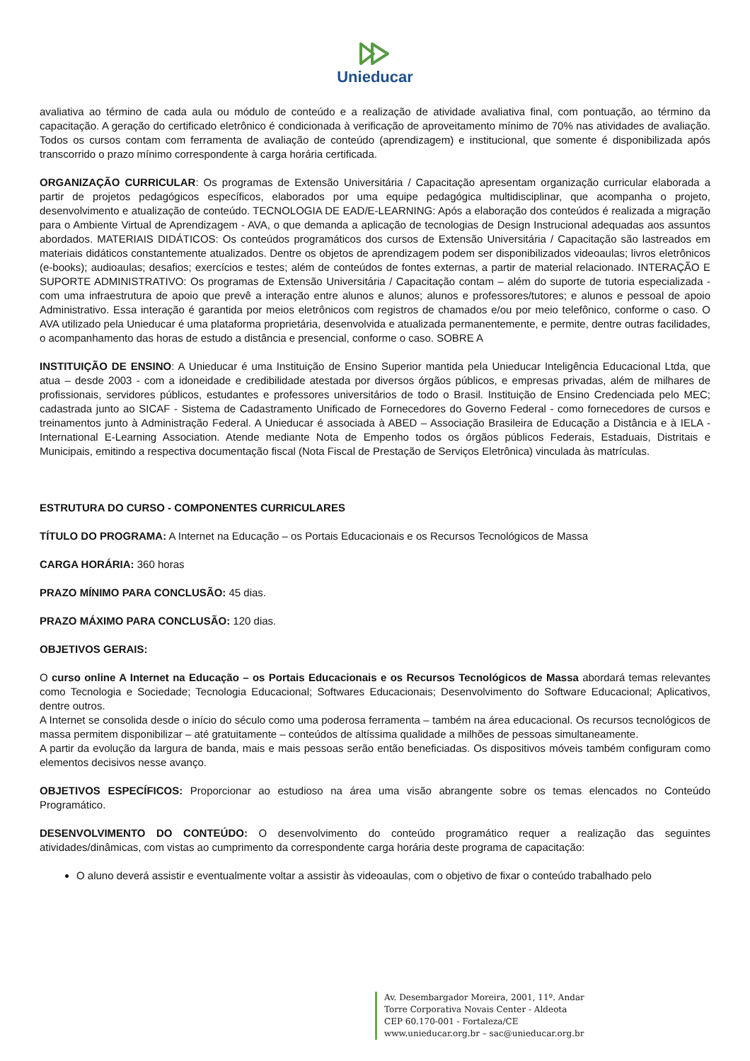Unieducar
avaliativa ao término de cada aula ou módulo de conteúdo e a realização de atividade avaliativa final, com pontuação, ao término da capacitação. A geração do certificado eletrônico é condicionada à verificação de aproveitamento mínimo de 70% nas atividades de avaliação. Todos os cursos contam com ferramenta de avaliação de conteúdo (aprendizagem) e institucional, que somente é disponibilizada após transcorrido o prazo mínimo correspondente à carga horária certificada.
ORGANIZAÇÃO CURRICULAR: Os programas de Extensão Universitária / Capacitação apresentam organização curricular elaborada a partir de projetos pedagógicos específicos, elaborados por uma equipe pedagógica multidisciplinar, que acompanha o projeto, desenvolvimento e atualização de conteúdo. TECNOLOGIA DE EAD/E-LEARNING: Após a elaboração dos conteúdos é realizada a migração para o Ambiente Virtual de Aprendizagem - AVA, o que demanda a aplicação de tecnologias de Design Instrucional adequadas aos assuntos abordados. MATERIAIS DIDÁTICOS: Os conteúdos programáticos dos cursos de Extensão Universitária / Capacitação são lastreados em materiais didáticos constantemente atualizados. Dentre os objetos de aprendizagem podem ser disponibilizados videoaulas; livros eletrônicos (e-books); audioaulas; desafios; exercícios e testes; além de conteúdos de fontes externas, a partir de material relacionado. INTERAÇÃO E SUPORTE ADMINISTRATIVO: Os programas de Extensão Universitária / Capacitação contam – além do suporte de tutoria especializada - com uma infraestrutura de apoio que prevê a interação entre alunos e alunos; alunos e professores/tutores; e alunos e pessoal de apoio Administrativo. Essa interação é garantida por meios eletrônicos com registros de chamados e/ou por meio telefônico, conforme o caso. O AVA utilizado pela Unieducar é uma plataforma proprietária, desenvolvida e atualizada permanentemente, e permite, dentre outras facilidades, o acompanhamento das horas de estudo a distância e presencial, conforme o caso. SOBRE A
INSTITUIÇÃO DE ENSINO: A Unieducar é uma Instituição de Ensino Superior mantida pela Unieducar Inteligência Educacional Ltda, que atua – desde 2003 - com a idoneidade e credibilidade atestada por diversos órgãos públicos, e empresas privadas, além de milhares de profissionais, servidores públicos, estudantes e professores universitários de todo o Brasil. Instituição de Ensino Credenciada pelo MEC; cadastrada junto ao SICAF - Sistema de Cadastramento Unificado de Fornecedores do Governo Federal - como fornecedores de cursos e treinamentos junto à Administração Federal. A Unieducar é associada à ABED – Associação Brasileira de Educação a Distância e à IELA - International E-Learning Association. Atende mediante Nota de Empenho todos os órgãos públicos Federais, Estaduais, Distritais e Municipais, emitindo a respectiva documentação fiscal (Nota Fiscal de Prestação de Serviços Eletrônica) vinculada às matrículas.
ESTRUTURA DO CURSO - COMPONENTES CURRICULARES
TÍTULO DO PROGRAMA: A Internet na Educação – os Portais Educacionais e os Recursos Tecnológicos de Massa
CARGA HORÁRIA: 360 horas
PRAZO MÍNIMO PARA CONCLUSÃO: 45 dias.
PRAZO MÁXIMO PARA CONCLUSÃO: 120 dias.
OBJETIVOS GERAIS:
O curso online A Internet na Educação – os Portais Educacionais e os Recursos Tecnológicos de Massa abordará temas relevantes como Tecnologia e Sociedade; Tecnologia Educacional; Softwares Educacionais; Desenvolvimento do Software Educacional; Aplicativos, dentre outros.
A Internet se consolida desde o início do século como uma poderosa ferramenta – também na área educacional. Os recursos tecnológicos de massa permitem disponibilizar – até gratuitamente – conteúdos de altíssima qualidade a milhões de pessoas simultaneamente.
A partir da evolução da largura de banda, mais e mais pessoas serão então beneficiadas. Os dispositivos móveis também configuram como elementos decisivos nesse avanço.
OBJETIVOS ESPECÍFICOS: Proporcionar ao estudioso na área uma visão abrangente sobre os temas elencados no Conteúdo Programático.
DESENVOLVIMENTO DO CONTEÚDO: O desenvolvimento do conteúdo programático requer a realização das seguintes atividades/dinâmicas, com vistas ao cumprimento da correspondente carga horária deste programa de capacitação:
O aluno deverá assistir e eventualmente voltar a assistir às videoaulas, com o objetivo de fixar o conteúdo trabalhado pelo
Av. Desembargador Moreira, 2001, 11º. Andar
Torre Corporativa Novais Center - Aldeota
CEP 60.170-001 - Fortaleza/CE
www.unieducar.org.br – sac@unieducar.org.br